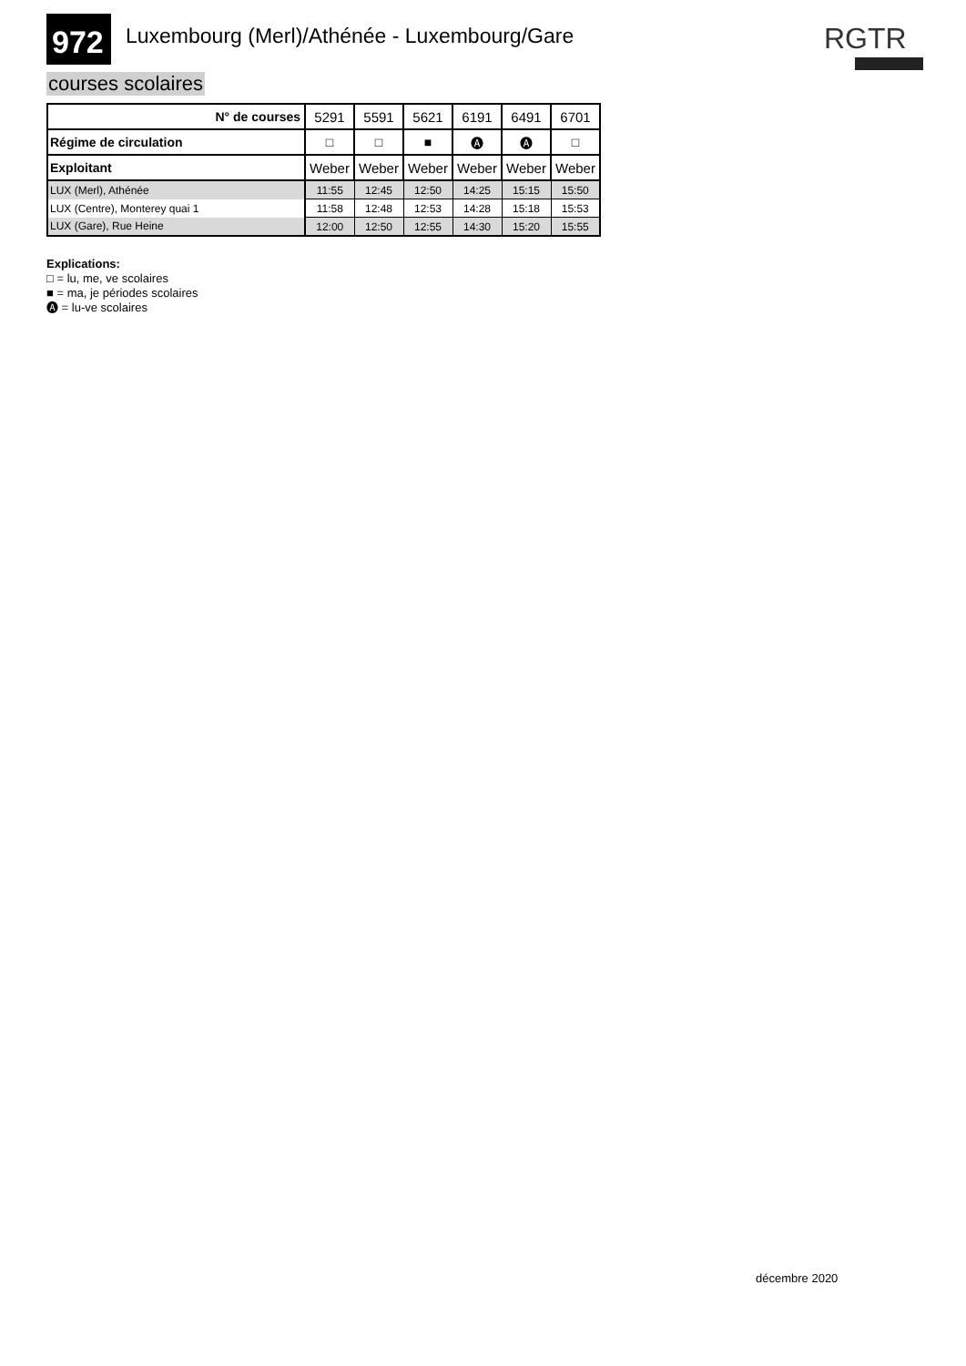972
Luxembourg (Merl)/Athénée - Luxembourg/Gare
RGTR
courses scolaires
| N° de courses | 5291 | 5591 | 5621 | 6191 | 6491 | 6701 |
| Régime de circulation | □ | □ | ■ | 🅐 | 🅐 | □ |
| Exploitant | Weber | Weber | Weber | Weber | Weber | Weber |
| LUX (Merl), Athénée | 11:55 | 12:45 | 12:50 | 14:25 | 15:15 | 15:50 |
| LUX (Centre), Monterey quai 1 | 11:58 | 12:48 | 12:53 | 14:28 | 15:18 | 15:53 |
| LUX (Gare), Rue Heine | 12:00 | 12:50 | 12:55 | 14:30 | 15:20 | 15:55 |
Explications:
□ = lu, me, ve scolaires
■ = ma, je périodes scolaires
🅐 = lu-ve scolaires
décembre 2020